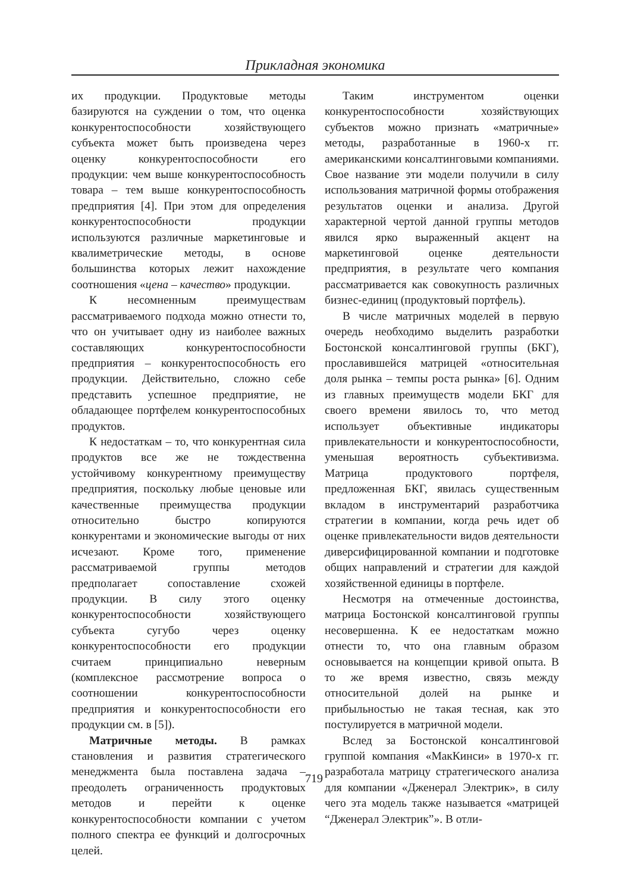Прикладная экономика
их продукции. Продуктовые методы базируются на суждении о том, что оценка конкурентоспособности хозяйствующего субъекта может быть произведена через оценку конкурентоспособности его продукции: чем выше конкурентоспособность товара – тем выше конкурентоспособность предприятия [4]. При этом для определения конкурентоспособности продукции используются различные маркетинговые и квалиметрические методы, в основе большинства которых лежит нахождение соотношения «цена – качество» продукции.
К несомненным преимуществам рассматриваемого подхода можно отнести то, что он учитывает одну из наиболее важных составляющих конкурентоспособности предприятия – конкурентоспособность его продукции. Действительно, сложно себе представить успешное предприятие, не обладающее портфелем конкурентоспособных продуктов.
К недостаткам – то, что конкурентная сила продуктов все же не тождественна устойчивому конкурентному преимуществу предприятия, поскольку любые ценовые или качественные преимущества продукции относительно быстро копируются конкурентами и экономические выгоды от них исчезают. Кроме того, применение рассматриваемой группы методов предполагает сопоставление схожей продукции. В силу этого оценку конкурентоспособности хозяйствующего субъекта сугубо через оценку конкурентоспособности его продукции считаем принципиально неверным (комплексное рассмотрение вопроса о соотношении конкурентоспособности предприятия и конкурентоспособности его продукции см. в [5]).
Матричные методы. В рамках становления и развития стратегического менеджмента была поставлена задача – преодолеть ограниченность продуктовых методов и перейти к оценке конкурентоспособности компании с учетом полного спектра ее функций и долгосрочных целей.
Таким инструментом оценки конкурентоспособности хозяйствующих субъектов можно признать «матричные» методы, разработанные в 1960-х гг. американскими консалтинговыми компаниями. Свое название эти модели получили в силу использования матричной формы отображения результатов оценки и анализа. Другой характерной чертой данной группы методов явился ярко выраженный акцент на маркетинговой оценке деятельности предприятия, в результате чего компания рассматривается как совокупность различных бизнес-единиц (продуктовый портфель).
В числе матричных моделей в первую очередь необходимо выделить разработки Бостонской консалтинговой группы (БКГ), прославившейся матрицей «относительная доля рынка – темпы роста рынка» [6]. Одним из главных преимуществ модели БКГ для своего времени явилось то, что метод использует объективные индикаторы привлекательности и конкурентоспособности, уменьшая вероятность субъективизма. Матрица продуктового портфеля, предложенная БКГ, явилась существенным вкладом в инструментарий разработчика стратегии в компании, когда речь идет об оценке привлекательности видов деятельности диверсифицированной компании и подготовке общих направлений и стратегии для каждой хозяйственной единицы в портфеле.
Несмотря на отмеченные достоинства, матрица Бостонской консалтинговой группы несовершенна. К ее недостаткам можно отнести то, что она главным образом основывается на концепции кривой опыта. В то же время известно, связь между относительной долей на рынке и прибыльностью не такая тесная, как это постулируется в матричной модели.
Вслед за Бостонской консалтинговой группой компания «МакКинси» в 1970-х гг. разработала матрицу стратегического анализа для компании «Дженерал Электрик», в силу чего эта модель также называется «матрицей “Дженерал Электрик”». В отли-
719